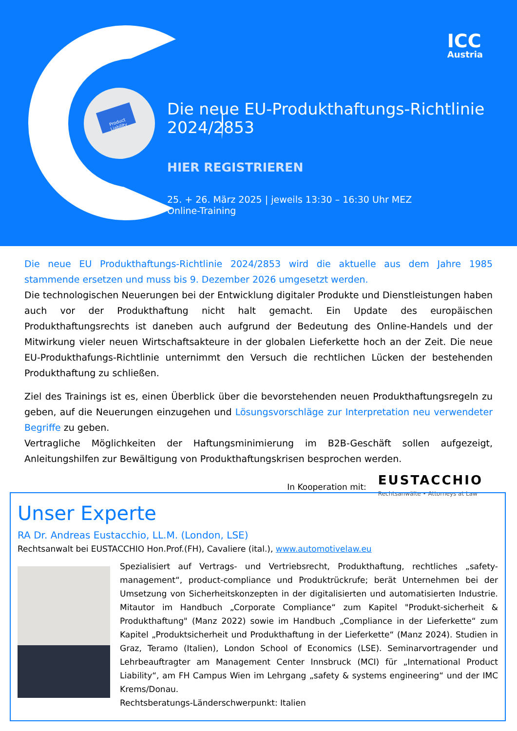Product Liability
ICC
Austria
Die neue EU-Produkthaftungs-Richtlinie
2024/2853
HIER REGISTRIEREN
25. + 26. März 2025 | jeweils 13:30 – 16:30 Uhr MEZ
Online-Training
Die neue EU Produkthaftungs-Richtlinie 2024/2853 wird die aktuelle aus dem Jahre 1985 stammende ersetzen und muss bis 9. Dezember 2026 umgesetzt werden.
Die technologischen Neuerungen bei der Entwicklung digitaler Produkte und Dienstleistungen haben auch vor der Produkthaftung nicht halt gemacht. Ein Update des europäischen Produkthaftungsrechts ist daneben auch aufgrund der Bedeutung des Online-Handels und der Mitwirkung vieler neuen Wirtschaftsakteure in der globalen Lieferkette hoch an der Zeit. Die neue EU-Produkthafungs-Richtlinie unternimmt den Versuch die rechtlichen Lücken der bestehenden Produkthaftung zu schließen.
Ziel des Trainings ist es, einen Überblick über die bevorstehenden neuen Produkthaftungsregeln zu geben, auf die Neuerungen einzugehen und Lösungsvorschläge zur Interpretation neu verwendeter Begriffe zu geben.
Vertragliche Möglichkeiten der Haftungsminimierung im B2B-Geschäft sollen aufgezeigt, Anleitungshilfen zur Bewältigung von Produkthaftungskrisen besprochen werden.
In Kooperation mit:
EUSTACCHIO
Rechtsanwälte • Attorneys at Law
Unser Experte
RA Dr. Andreas Eustacchio, LL.M. (London, LSE)
Rechtsanwalt bei EUSTACCHIO Hon.Prof.(FH), Cavaliere (ital.), www.automotivelaw.eu
Spezialisiert auf Vertrags- und Vertriebsrecht, Produkthaftung, rechtliches „safety-management“, product-compliance und Produktrückrufe; berät Unternehmen bei der Umsetzung von Sicherheitskonzepten in der digitalisierten und automatisierten Industrie. Mitautor im Handbuch „Corporate Compliance“ zum Kapitel "Produkt-sicherheit & Produkthaftung" (Manz 2022) sowie im Handbuch „Compliance in der Lieferkette“ zum Kapitel „Produktsicherheit und Produkthaftung in der Lieferkette“ (Manz 2024). Studien in Graz, Teramo (Italien), London School of Economics (LSE). Seminarvortragender und Lehrbeauftragter am Management Center Innsbruck (MCI) für „International Product Liability“, am FH Campus Wien im Lehrgang „safety & systems engineering“ und der IMC Krems/Donau.
Rechtsberatungs-Länderschwerpunkt: Italien